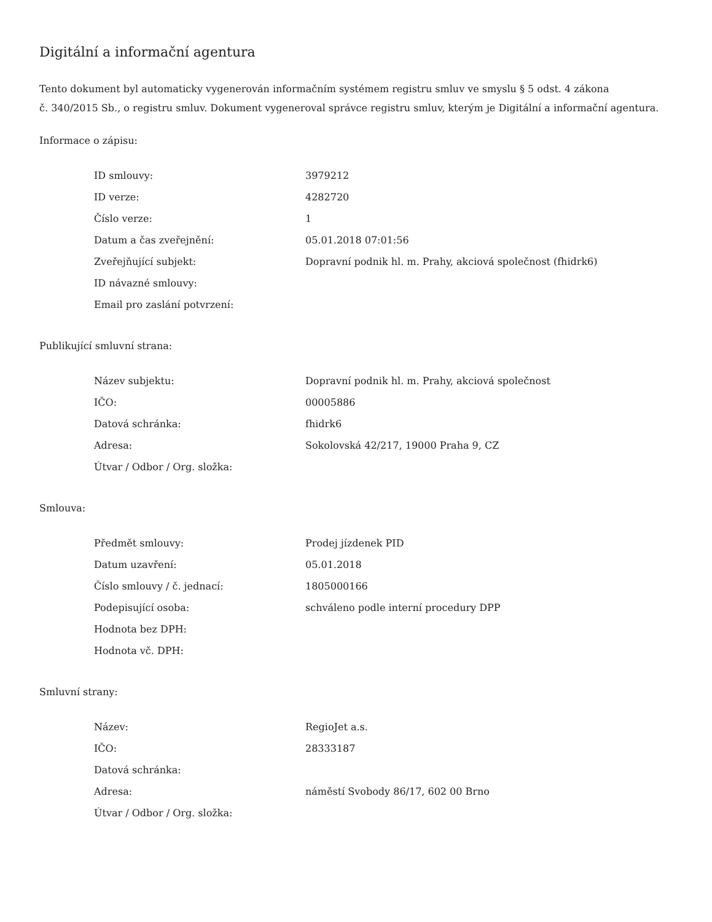Digitální a informační agentura
Tento dokument byl automaticky vygenerován informačním systémem registru smluv ve smyslu § 5 odst. 4 zákona
č. 340/2015 Sb., o registru smluv. Dokument vygeneroval správce registru smluv, kterým je Digitální a informační agentura.
Informace o zápisu:
| ID smlouvy: | 3979212 |
| ID verze: | 4282720 |
| Číslo verze: | 1 |
| Datum a čas zveřejnění: | 05.01.2018 07:01:56 |
| Zveřejňující subjekt: | Dopravní podnik hl. m. Prahy, akciová společnost (fhidrk6) |
| ID návazné smlouvy: | |
| Email pro zaslání potvrzení: | |
Publikující smluvní strana:
| Název subjektu: | Dopravní podnik hl. m. Prahy, akciová společnost |
| IČO: | 00005886 |
| Datová schránka: | fhidrk6 |
| Adresa: | Sokolovská 42/217, 19000 Praha 9, CZ |
| Útvar / Odbor / Org. složka: | |
Smlouva:
| Předmět smlouvy: | Prodej jízdenek PID |
| Datum uzavření: | 05.01.2018 |
| Číslo smlouvy / č. jednací: | 1805000166 |
| Podepisující osoba: | schváleno podle interní procedury DPP |
| Hodnota bez DPH: | |
| Hodnota vč. DPH: | |
Smluvní strany:
| Název: | RegioJet a.s. |
| IČO: | 28333187 |
| Datová schránka: | |
| Adresa: | náměstí Svobody 86/17, 602 00 Brno |
| Útvar / Odbor / Org. složka: | |